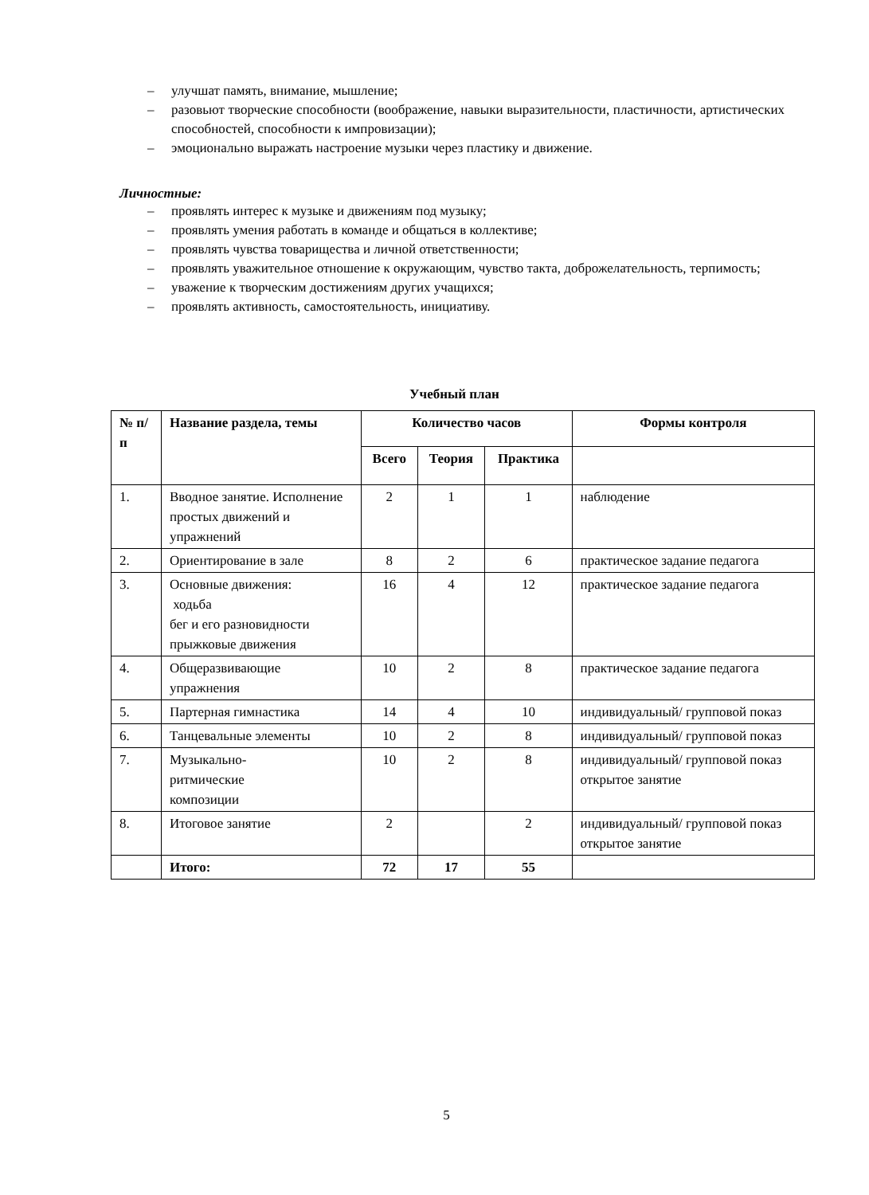– улучшат память, внимание, мышление;
– разовьют творческие способности (воображение, навыки выразительности, пластичности, артистических способностей, способности к импровизации);
– эмоционально выражать настроение музыки через пластику и движение.
Личностные:
– проявлять интерес к музыке и движениям под музыку;
– проявлять умения работать в команде и общаться в коллективе;
– проявлять чувства товарищества и личной ответственности;
– проявлять уважительное отношение к окружающим, чувство такта, доброжелательность, терпимость;
– уважение к творческим достижениям других учащихся;
– проявлять активность, самостоятельность, инициативу.
Учебный план
| № п/п | Название раздела, темы | Количество часов | | | Формы контроля |
| --- | --- | --- | --- | --- | --- |
| | | Всего | Теория | Практика | |
| 1. | Вводное занятие. Исполнение простых движений и упражнений | 2 | 1 | 1 | наблюдение |
| 2. | Ориентирование в зале | 8 | 2 | 6 | практическое задание педагога |
| 3. | Основные движения: ходьба бег и его разновидности прыжковые движения | 16 | 4 | 12 | практическое задание педагога |
| 4. | Общеразвивающие упражнения | 10 | 2 | 8 | практическое задание педагога |
| 5. | Партерная гимнастика | 14 | 4 | 10 | индивидуальный/ групповой показ |
| 6. | Танцевальные элементы | 10 | 2 | 8 | индивидуальный/ групповой показ |
| 7. | Музыкально- ритмические композиции | 10 | 2 | 8 | индивидуальный/ групповой показ открытое занятие |
| 8. | Итоговое занятие | 2 | | 2 | индивидуальный/ групповой показ открытое занятие |
| | Итого: | 72 | 17 | 55 | |
5